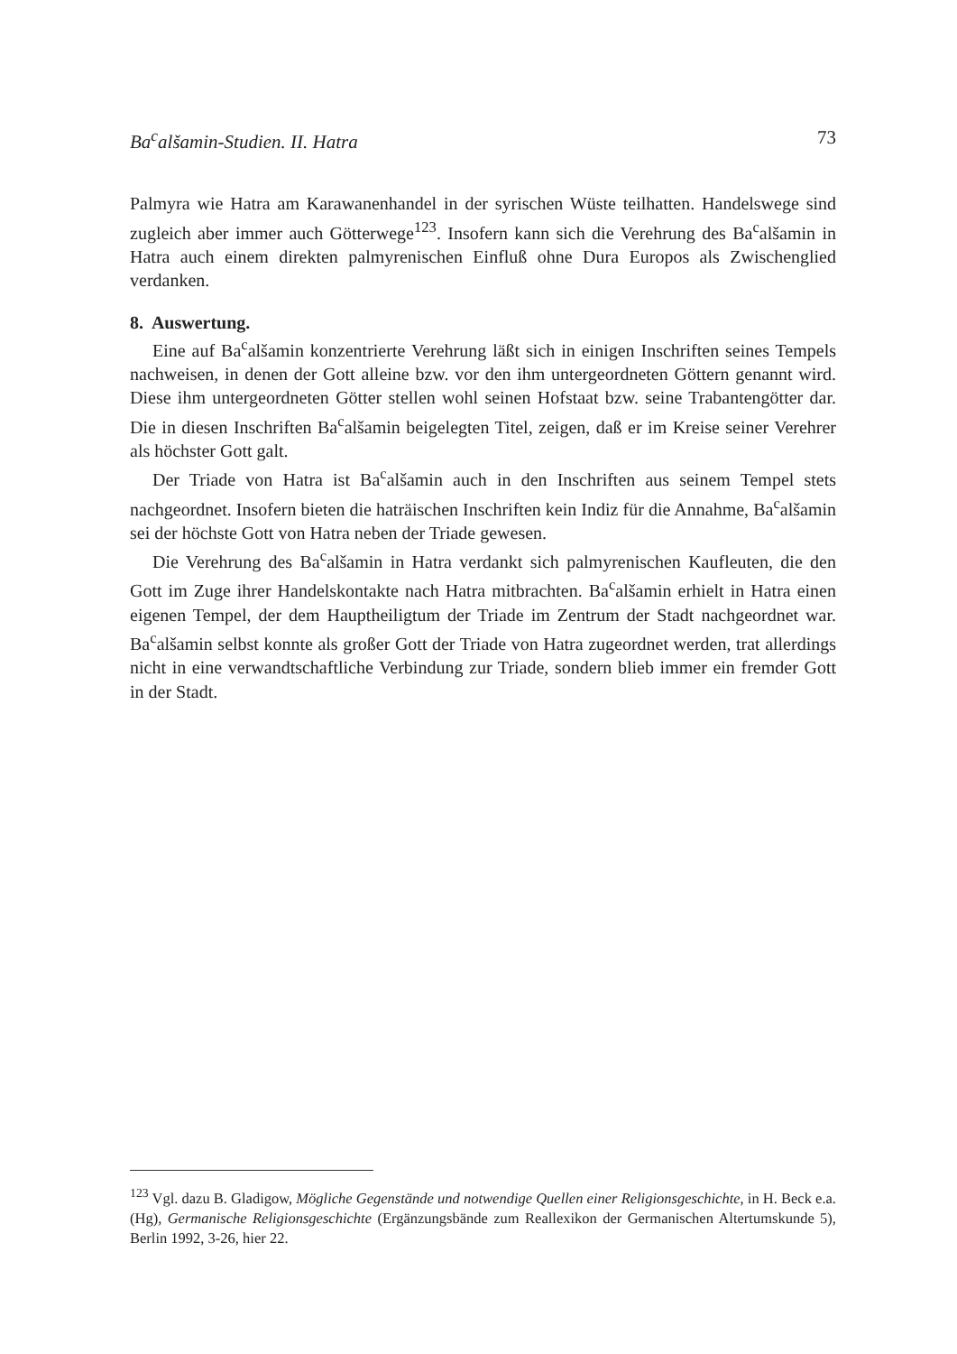Ba<sup>c</sup>alšamin-Studien. II. Hatra 73
Palmyra wie Hatra am Karawanenhandel in der syrischen Wüste teilhatten. Handelswege sind zugleich aber immer auch Götterwege<sup>123</sup>. Insofern kann sich die Verehrung des Ba<sup>c</sup>alšamin in Hatra auch einem direkten palmyrenischen Einfluß ohne Dura Europos als Zwischenglied verdanken.
8. Auswertung.
Eine auf Ba<sup>c</sup>alšamin konzentrierte Verehrung läßt sich in einigen Inschriften seines Tempels nachweisen, in denen der Gott alleine bzw. vor den ihm untergeordneten Göttern genannt wird. Diese ihm untergeordneten Götter stellen wohl seinen Hofstaat bzw. seine Trabantengötter dar. Die in diesen Inschriften Ba<sup>c</sup>alšamin beigelegten Titel, zeigen, daß er im Kreise seiner Verehrer als höchster Gott galt.
Der Triade von Hatra ist Ba<sup>c</sup>alšamin auch in den Inschriften aus seinem Tempel stets nachgeordnet. Insofern bieten die haträischen Inschriften kein Indiz für die Annahme, Ba<sup>c</sup>alšamin sei der höchste Gott von Hatra neben der Triade gewesen.
Die Verehrung des Ba<sup>c</sup>alšamin in Hatra verdankt sich palmyrenischen Kaufleuten, die den Gott im Zuge ihrer Handelskontakte nach Hatra mitbrachten. Ba<sup>c</sup>alšamin erhielt in Hatra einen eigenen Tempel, der dem Hauptheiligtum der Triade im Zentrum der Stadt nachgeordnet war. Ba<sup>c</sup>alšamin selbst konnte als großer Gott der Triade von Hatra zugeordnet werden, trat allerdings nicht in eine verwandtschaftliche Verbindung zur Triade, sondern blieb immer ein fremder Gott in der Stadt.
<sup>123</sup> Vgl. dazu B. Gladigow, Mögliche Gegenstände und notwendige Quellen einer Religionsgeschichte, in H. Beck e.a. (Hg), Germanische Religionsgeschichte (Ergänzungsbände zum Reallexikon der Germanischen Altertumskunde 5), Berlin 1992, 3-26, hier 22.